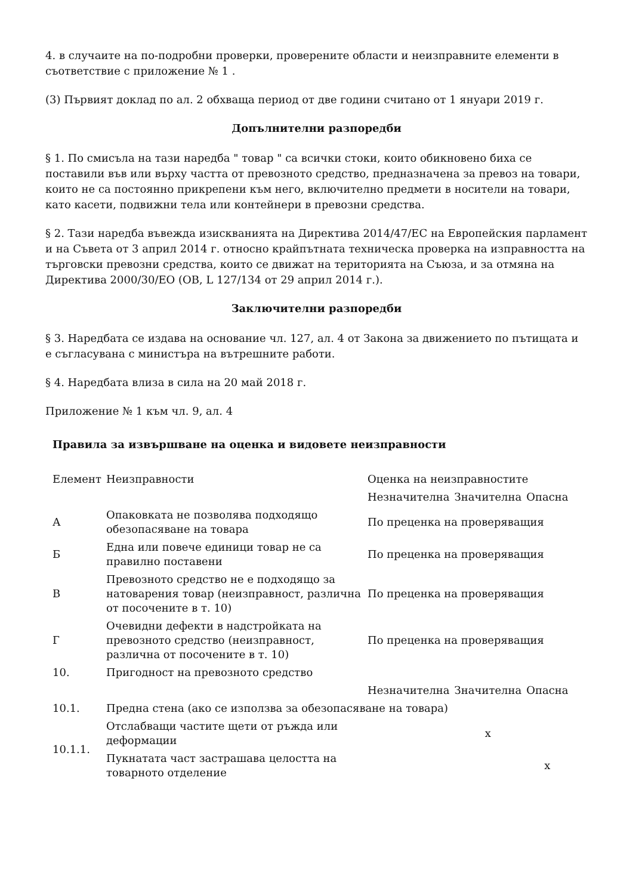4. в случаите на по-подробни проверки, проверените области и неизправните елементи в съответствие с приложение № 1 .
(3) Първият доклад по ал. 2 обхваща период от две години считано от 1 януари 2019 г.
Допълнителни разпоредби
§ 1. По смисъла на тази наредба " товар " са всички стоки, които обикновено биха се поставили във или върху частта от превозното средство, предназначена за превоз на товари, които не са постоянно прикрепени към него, включително предмети в носители на товари, като касети, подвижни тела или контейнери в превозни средства.
§ 2. Тази наредба въвежда изискванията на Директива 2014/47/ЕС на Европейския парламент и на Съвета от 3 април 2014 г. относно крайпътната техническа проверка на изправността на търговски превозни средства, които се движат на територията на Съюза, и за отмяна на Директива 2000/30/ЕО (ОВ, L 127/134 от 29 април 2014 г.).
Заключителни разпоредби
§ 3. Наредбата се издава на основание чл. 127, ал. 4 от Закона за движението по пътищата и е съгласувана с министъра на вътрешните работи.
§ 4. Наредбата влиза в сила на 20 май 2018 г.
Приложение № 1 към чл. 9, ал. 4
Правила за извършване на оценка и видовете неизправности
| Елемент | Неизправности | Оценка на неизправностите | | |
| | | Незначителна | Значителна | Опасна |
| А | Опаковката не позволява подходящо обезопасяване на товара | По преценка на проверяващия | | |
| Б | Една или повече единици товар не са правилно поставени | По преценка на проверяващия | | |
| В | Превозното средство не е подходящо за натоварения товар (неизправност, различна от посочените в т. 10) | По преценка на проверяващия | | |
| Г | Очевидни дефекти в надстройката на превозното средство (неизправност, различна от посочените в т. 10) | По преценка на проверяващия | | |
| 10. | Пригодност на превозното средство | | | |
| | | Незначителна | Значителна | Опасна |
| 10.1. | Предна стена (ако се използва за обезопасяване на товара) | | | |
| 10.1.1. | Отслабващи частите щети от ръжда или деформации | | x | |
| | Пукнатата част застрашава целостта на товарното отделение | | | x |